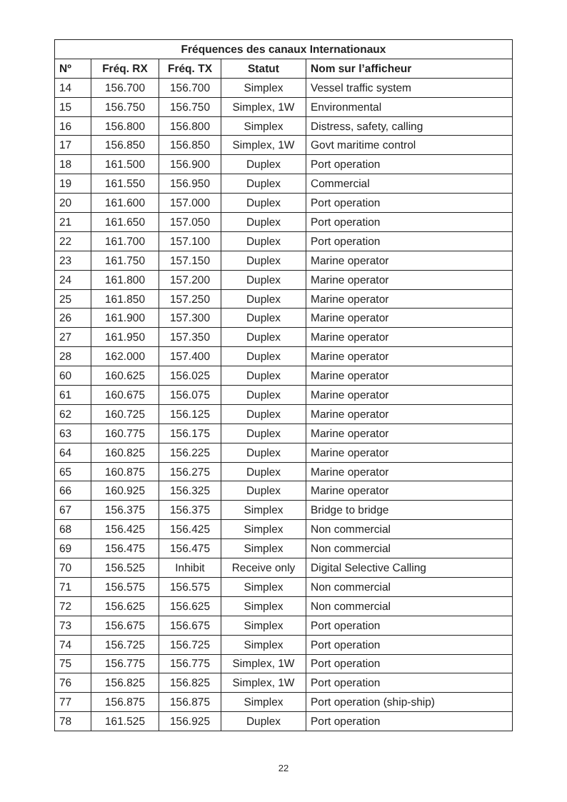| Fréquences des canaux Internationaux | | | | |
| --- | --- | --- | --- | --- |
| Nº | Fréq. RX | Fréq. TX | Statut | Nom sur l’afficheur |
| 14 | 156.700 | 156.700 | Simplex | Vessel traffic system |
| 15 | 156.750 | 156.750 | Simplex, 1W | Environmental |
| 16 | 156.800 | 156.800 | Simplex | Distress, safety, calling |
| 17 | 156.850 | 156.850 | Simplex, 1W | Govt maritime control |
| 18 | 161.500 | 156.900 | Duplex | Port operation |
| 19 | 161.550 | 156.950 | Duplex | Commercial |
| 20 | 161.600 | 157.000 | Duplex | Port operation |
| 21 | 161.650 | 157.050 | Duplex | Port operation |
| 22 | 161.700 | 157.100 | Duplex | Port operation |
| 23 | 161.750 | 157.150 | Duplex | Marine operator |
| 24 | 161.800 | 157.200 | Duplex | Marine operator |
| 25 | 161.850 | 157.250 | Duplex | Marine operator |
| 26 | 161.900 | 157.300 | Duplex | Marine operator |
| 27 | 161.950 | 157.350 | Duplex | Marine operator |
| 28 | 162.000 | 157.400 | Duplex | Marine operator |
| 60 | 160.625 | 156.025 | Duplex | Marine operator |
| 61 | 160.675 | 156.075 | Duplex | Marine operator |
| 62 | 160.725 | 156.125 | Duplex | Marine operator |
| 63 | 160.775 | 156.175 | Duplex | Marine operator |
| 64 | 160.825 | 156.225 | Duplex | Marine operator |
| 65 | 160.875 | 156.275 | Duplex | Marine operator |
| 66 | 160.925 | 156.325 | Duplex | Marine operator |
| 67 | 156.375 | 156.375 | Simplex | Bridge to bridge |
| 68 | 156.425 | 156.425 | Simplex | Non commercial |
| 69 | 156.475 | 156.475 | Simplex | Non commercial |
| 70 | 156.525 | Inhibit | Receive only | Digital Selective Calling |
| 71 | 156.575 | 156.575 | Simplex | Non commercial |
| 72 | 156.625 | 156.625 | Simplex | Non commercial |
| 73 | 156.675 | 156.675 | Simplex | Port operation |
| 74 | 156.725 | 156.725 | Simplex | Port operation |
| 75 | 156.775 | 156.775 | Simplex, 1W | Port operation |
| 76 | 156.825 | 156.825 | Simplex, 1W | Port operation |
| 77 | 156.875 | 156.875 | Simplex | Port operation (ship-ship) |
| 78 | 161.525 | 156.925 | Duplex | Port operation |
22